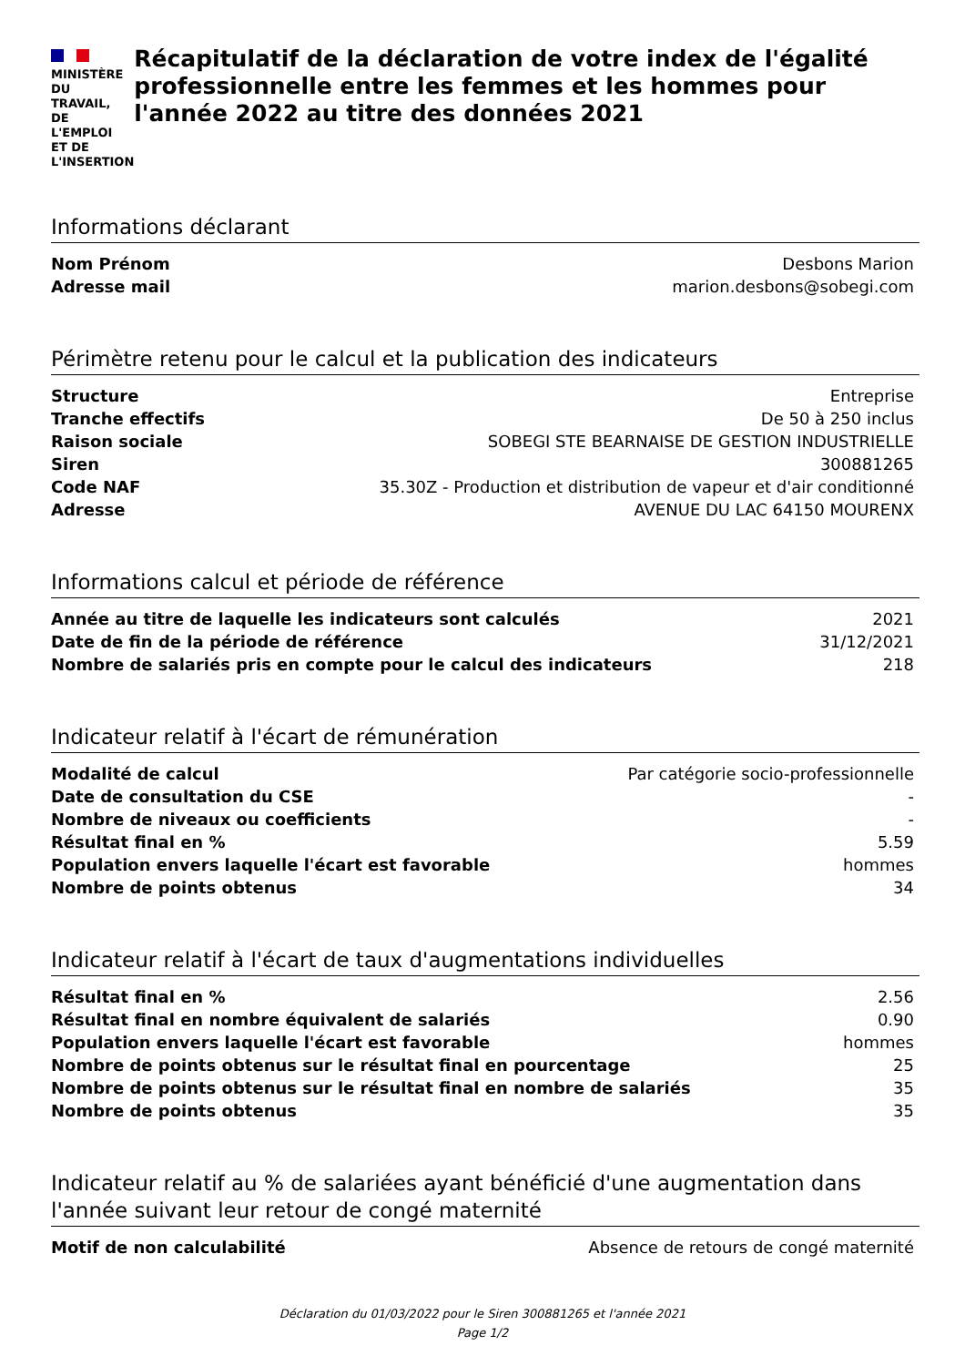MINISTÈRE DU
TRAVAIL,
DE L'EMPLOI
ET DE L'INSERTION
Récapitulatif de la déclaration de votre index de l'égalité professionnelle entre les femmes et les hommes pour l'année 2022 au titre des données 2021
Informations déclarant
| Nom Prénom | Desbons Marion |
| Adresse mail | marion.desbons@sobegi.com |
Périmètre retenu pour le calcul et la publication des indicateurs
| Structure | Entreprise |
| Tranche effectifs | De 50 à 250 inclus |
| Raison sociale | SOBEGI STE BEARNAISE DE GESTION INDUSTRIELLE |
| Siren | 300881265 |
| Code NAF | 35.30Z - Production et distribution de vapeur et d'air conditionné |
| Adresse | AVENUE DU LAC 64150 MOURENX |
Informations calcul et période de référence
| Année au titre de laquelle les indicateurs sont calculés | 2021 |
| Date de fin de la période de référence | 31/12/2021 |
| Nombre de salariés pris en compte pour le calcul des indicateurs | 218 |
Indicateur relatif à l'écart de rémunération
| Modalité de calcul | Par catégorie socio-professionnelle |
| Date de consultation du CSE | - |
| Nombre de niveaux ou coefficients | - |
| Résultat final en % | 5.59 |
| Population envers laquelle l'écart est favorable | hommes |
| Nombre de points obtenus | 34 |
Indicateur relatif à l'écart de taux d'augmentations individuelles
| Résultat final en % | 2.56 |
| Résultat final en nombre équivalent de salariés | 0.90 |
| Population envers laquelle l'écart est favorable | hommes |
| Nombre de points obtenus sur le résultat final en pourcentage | 25 |
| Nombre de points obtenus sur le résultat final en nombre de salariés | 35 |
| Nombre de points obtenus | 35 |
Indicateur relatif au % de salariées ayant bénéficié d'une augmentation dans l'année suivant leur retour de congé maternité
| Motif de non calculabilité | Absence de retours de congé maternité |
Déclaration du 01/03/2022 pour le Siren 300881265 et l'année 2021
Page 1/2